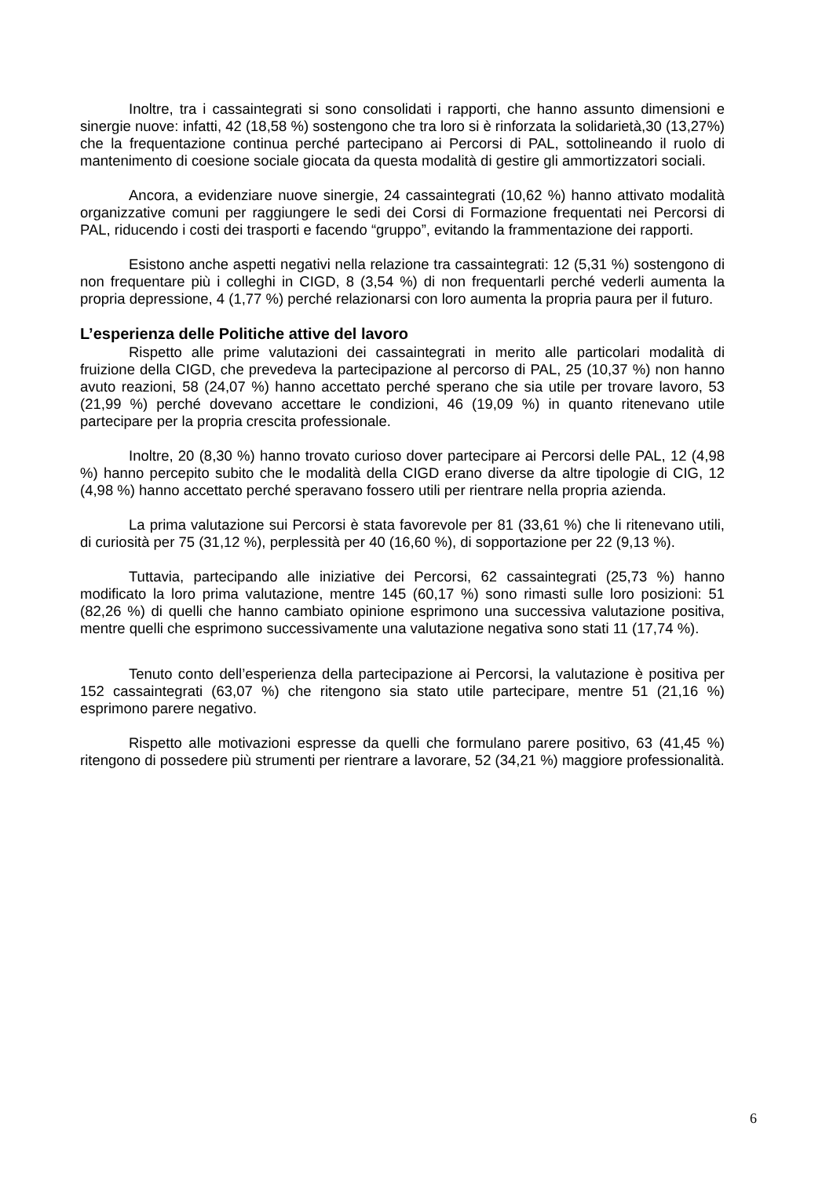Inoltre, tra i cassaintegrati si sono consolidati i rapporti, che hanno assunto dimensioni e sinergie nuove: infatti, 42 (18,58 %) sostengono che tra loro si è rinforzata la solidarietà,30 (13,27%) che la frequentazione continua perché partecipano ai Percorsi di PAL, sottolineando il ruolo di mantenimento di coesione sociale giocata da questa modalità di gestire gli ammortizzatori sociali.
Ancora, a evidenziare nuove sinergie, 24 cassaintegrati (10,62 %) hanno attivato modalità organizzative comuni per raggiungere le sedi dei Corsi di Formazione frequentati nei Percorsi di PAL, riducendo i costi dei trasporti e facendo “gruppo”, evitando la frammentazione dei rapporti.
Esistono anche aspetti negativi nella relazione tra cassaintegrati: 12 (5,31 %) sostengono di non frequentare più i colleghi in CIGD, 8 (3,54 %) di non frequentarli perché vederli aumenta la propria depressione, 4 (1,77 %) perché relazionarsi con loro aumenta la propria paura per il futuro.
L’esperienza delle Politiche attive del lavoro
Rispetto alle prime valutazioni dei cassaintegrati in merito alle particolari modalità di fruizione della CIGD, che prevedeva la partecipazione al percorso di PAL, 25 (10,37 %) non hanno avuto reazioni, 58 (24,07 %) hanno accettato perché sperano che sia utile per trovare lavoro, 53 (21,99 %) perché dovevano accettare le condizioni, 46 (19,09 %) in quanto ritenevano utile partecipare per la propria crescita professionale.
Inoltre, 20 (8,30 %) hanno trovato curioso dover partecipare ai Percorsi delle PAL, 12 (4,98 %) hanno percepito subito che le modalità della CIGD erano diverse da altre tipologie di CIG, 12 (4,98 %) hanno accettato perché speravano fossero utili per rientrare nella propria azienda.
La prima valutazione sui Percorsi è stata favorevole per 81 (33,61 %) che li ritenevano utili, di curiosità per 75 (31,12 %), perplessità per 40 (16,60 %), di sopportazione per 22 (9,13 %).
Tuttavia, partecipando alle iniziative dei Percorsi, 62 cassaintegrati (25,73 %) hanno modificato la loro prima valutazione, mentre 145 (60,17 %) sono rimasti sulle loro posizioni: 51 (82,26 %) di quelli che hanno cambiato opinione esprimono una successiva valutazione positiva, mentre quelli che esprimono successivamente una valutazione negativa sono stati 11 (17,74 %).
Tenuto conto dell’esperienza della partecipazione ai Percorsi, la valutazione è positiva per 152 cassaintegrati (63,07 %) che ritengono sia stato utile partecipare, mentre 51 (21,16 %) esprimono parere negativo.
Rispetto alle motivazioni espresse da quelli che formulano parere positivo, 63 (41,45 %) ritengono di possedere più strumenti per rientrare a lavorare, 52 (34,21 %) maggiore professionalità.
6